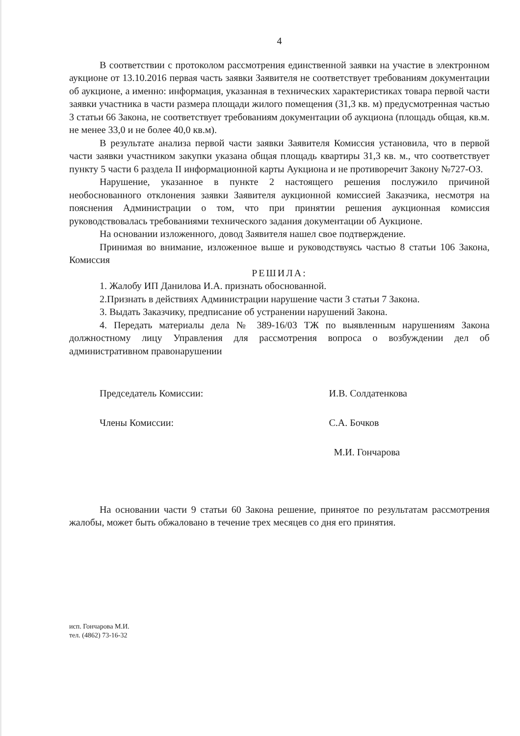4
В соответствии с протоколом рассмотрения единственной заявки на участие в электронном аукционе от 13.10.2016 первая часть заявки Заявителя не соответствует требованиям документации об аукционе, а именно: информация, указанная в технических характеристиках товара первой части заявки участника в части размера площади жилого помещения (31,3 кв. м) предусмотренная частью 3 статьи 66 Закона, не соответствует требованиям документации об аукциона (площадь общая, кв.м. не менее 33,0 и не более 40,0 кв.м).
В результате анализа первой части заявки Заявителя Комиссия установила, что в первой части заявки участником закупки указана общая площадь квартиры 31,3 кв. м., что соответствует пункту 5 части 6 раздела II информационной карты Аукциона и не противоречит Закону №727-ОЗ.
Нарушение, указанное в пункте 2 настоящего решения послужило причиной необоснованного отклонения заявки Заявителя аукционной комиссией Заказчика, несмотря на пояснения Администрации о том, что при принятии решения аукционная комиссия руководствовалась требованиями технического задания документации об Аукционе.
На основании изложенного, довод Заявителя нашел свое подтверждение.
Принимая во внимание, изложенное выше и руководствуясь частью 8 статьи 106 Закона, Комиссия
РЕШИЛА:
1. Жалобу ИП Данилова И.А. признать обоснованной.
2.Признать в действиях Администрации нарушение части 3 статьи 7 Закона.
3. Выдать Заказчику, предписание об устранении нарушений Закона.
4. Передать материалы дела № 389-16/03 ТЖ по выявленным нарушениям Закона должностному лицу Управления для рассмотрения вопроса о возбуждении дел об административном правонарушении
Председатель Комиссии: И.В. Солдатенкова
Члены Комиссии: С.А. Бочков
М.И. Гончарова
На основании части 9 статьи 60 Закона решение, принятое по результатам рассмотрения жалобы, может быть обжаловано в течение трех месяцев со дня его принятия.
исп. Гончарова М.И.
тел. (4862) 73-16-32